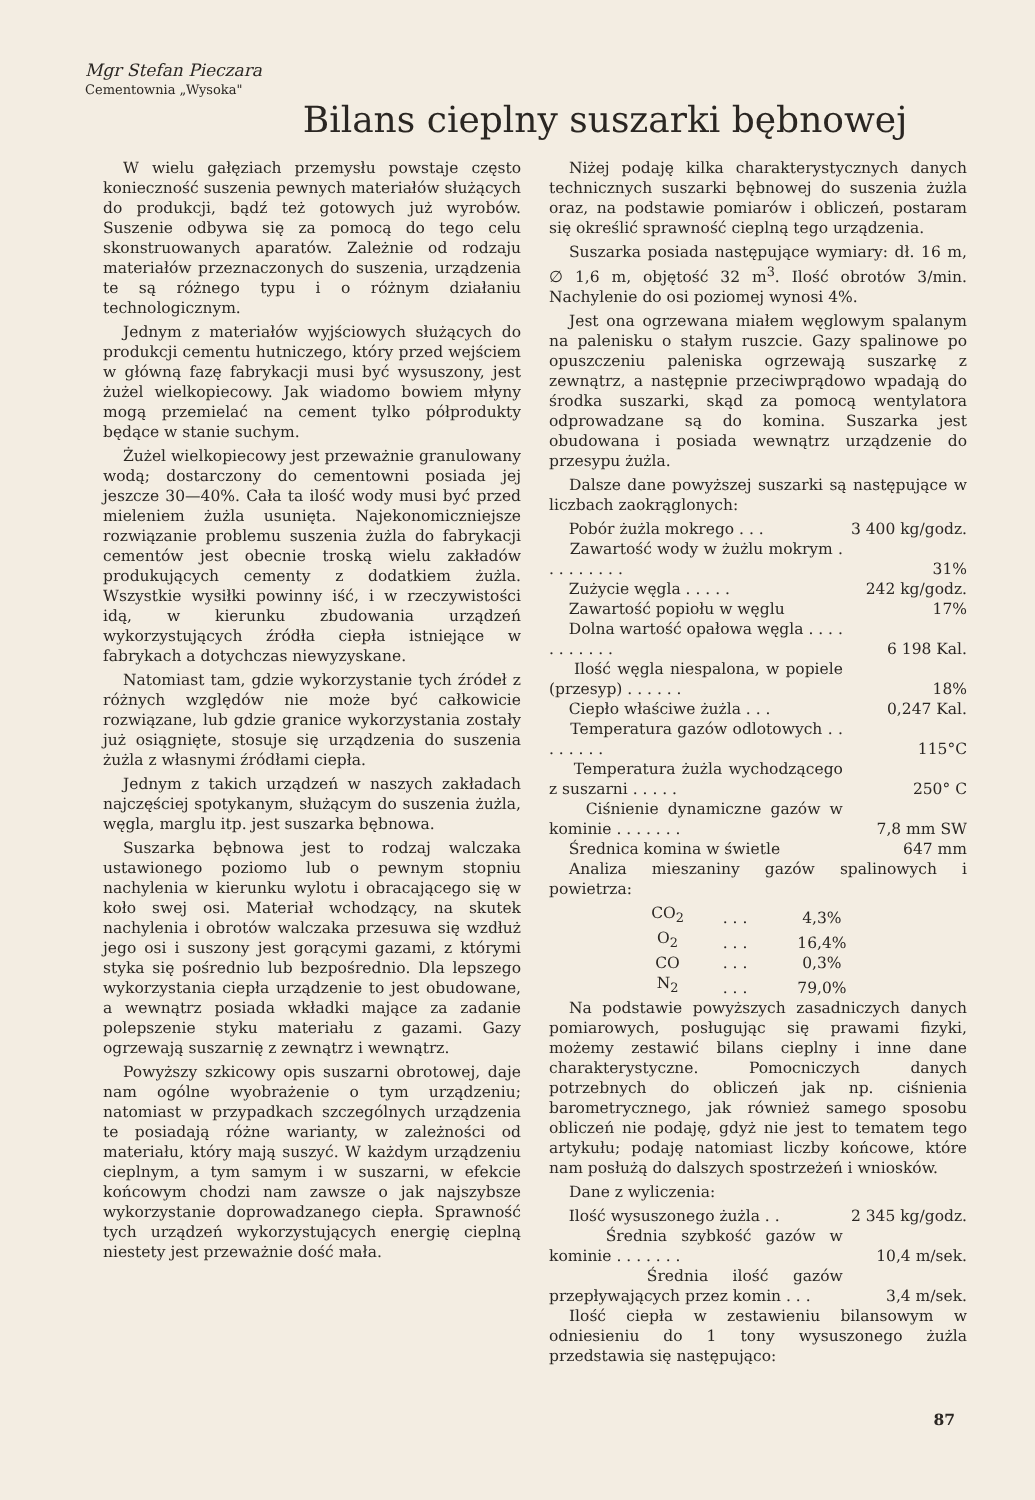Mgr Stefan Pieczara
Cementownia „Wysoka"
Bilans cieplny suszarki bębnowej
W wielu gałęziach przemysłu powstaje często konieczność suszenia pewnych materiałów służących do produkcji, bądź też gotowych już wyrobów. Suszenie odbywa się za pomocą do tego celu skonstruowanych aparatów. Zależnie od rodzaju materiałów przeznaczonych do suszenia, urządzenia te są różnego typu i o różnym działaniu technologicznym.
Jednym z materiałów wyjściowych służących do produkcji cementu hutniczego, który przed wejściem w główną fazę fabrykacji musi być wysuszony, jest żużel wielkopiecowy. Jak wiadomo bowiem młyny mogą przemielać na cement tylko półprodukty będące w stanie suchym.
Żużel wielkopiecowy jest przeważnie granulowany wodą; dostarczony do cementowni posiada jej jeszcze 30—40%. Cała ta ilość wody musi być przed mieleniem żużla usunięta. Najekonomiczniejsze rozwiązanie problemu suszenia żużla do fabrykacji cementów jest obecnie troską wielu zakładów produkujących cementy z dodatkiem żużla. Wszystkie wysiłki powinny iść, i w rzeczywistości idą, w kierunku zbudowania urządzeń wykorzystujących źródła ciepła istniejące w fabrykach a dotychczas niewyzyskane.
Natomiast tam, gdzie wykorzystanie tych źródeł z różnych względów nie może być całkowicie rozwiązane, lub gdzie granice wykorzystania zostały już osiągnięte, stosuje się urządzenia do suszenia żużla z własnymi źródłami ciepła.
Jednym z takich urządzeń w naszych zakładach najczęściej spotykanym, służącym do suszenia żużla, węgla, marglu itp. jest suszarka bębnowa.
Suszarka bębnowa jest to rodzaj walczaka ustawionego poziomo lub o pewnym stopniu nachylenia w kierunku wylotu i obracającego się w koło swej osi. Materiał wchodzący, na skutek nachylenia i obrotów walczaka przesuwa się wzdłuż jego osi i suszony jest gorącymi gazami, z którymi styka się pośrednio lub bezpośrednio. Dla lepszego wykorzystania ciepła urządzenie to jest obudowane, a wewnątrz posiada wkładki mające za zadanie polepszenie styku materiału z gazami. Gazy ogrzewają suszarnię z zewnątrz i wewnątrz.
Powyższy szkicowy opis suszarni obrotowej, daje nam ogólne wyobrażenie o tym urządzeniu; natomiast w przypadkach szczególnych urządzenia te posiadają różne warianty, w zależności od materiału, który mają suszyć. W każdym urządzeniu cieplnym, a tym samym i w suszarni, w efekcie końcowym chodzi nam zawsze o jak najszybsze wykorzystanie doprowadzanego ciepła. Sprawność tych urządzeń wykorzystujących energię cieplną niestety jest przeważnie dość mała.
Niżej podaję kilka charakterystycznych danych technicznych suszarki bębnowej do suszenia żużla oraz, na podstawie pomiarów i obliczeń, postaram się określić sprawność cieplną tego urządzenia.
Suszarka posiada następujące wymiary: dł. 16 m, ∅ 1,6 m, objętość 32 m<sup>3</sup>. Ilość obrotów 3/min. Nachylenie do osi poziomej wynosi 4%.
Jest ona ogrzewana miałem węglowym spalanym na palenisku o stałym ruszcie. Gazy spalinowe po opuszczeniu paleniska ogrzewają suszarkę z zewnątrz, a następnie przeciwprądowo wpadają do środka suszarki, skąd za pomocą wentylatora odprowadzane są do komina. Suszarka jest obudowana i posiada wewnątrz urządzenie do przesypu żużla.
Dalsze dane powyższej suszarki są następujące w liczbach zaokrąglonych:
| Pobór żużla mokrego . . . | 3 400 kg/godz. |
| Zawartość wody w żużlu mokrym . . . . . . . . . | 31% |
| Zużycie węgla . . . . . | 242 kg/godz. |
| Zawartość popiołu w węglu | 17% |
| Dolna wartość opałowa węgla . . . . . . . . . . . | 6 198 Kal. |
| Ilość węgla niespalona, w popiele (przesyp) . . . . . . | 18% |
| Ciepło właściwe żużla . . . | 0,247 Kal. |
| Temperatura gazów odlotowych . . . . . . . . | 115°C |
| Temperatura żużla wychodzącego z suszarni . . . . . | 250° C |
| Ciśnienie dynamiczne gazów w kominie . . . . . . . | 7,8 mm SW |
| Średnica komina w świetle | 647 mm |
Analiza mieszaniny gazów spalinowych i powietrza:
| CO<sub>2</sub> | . . . | 4,3% |
| O<sub>2</sub> | . . . | 16,4% |
| CO | . . . | 0,3% |
| N<sub>2</sub> | . . . | 79,0% |
Na podstawie powyższych zasadniczych danych pomiarowych, posługując się prawami fizyki, możemy zestawić bilans cieplny i inne dane charakterystyczne. Pomocniczych danych potrzebnych do obliczeń jak np. ciśnienia barometrycznego, jak również samego sposobu obliczeń nie podaję, gdyż nie jest to tematem tego artykułu; podaję natomiast liczby końcowe, które nam posłużą do dalszych spostrzeżeń i wniosków.
Dane z wyliczenia:
| Ilość wysuszonego żużla . . | 2 345 kg/godz. |
| Średnia szybkość gazów w kominie . . . . . . . | 10,4 m/sek. |
| Średnia ilość gazów przepływających przez komin . . . | 3,4 m/sek. |
Ilość ciepła w zestawieniu bilansowym w odniesieniu do 1 tony wysuszonego żużla przedstawia się następująco:
87